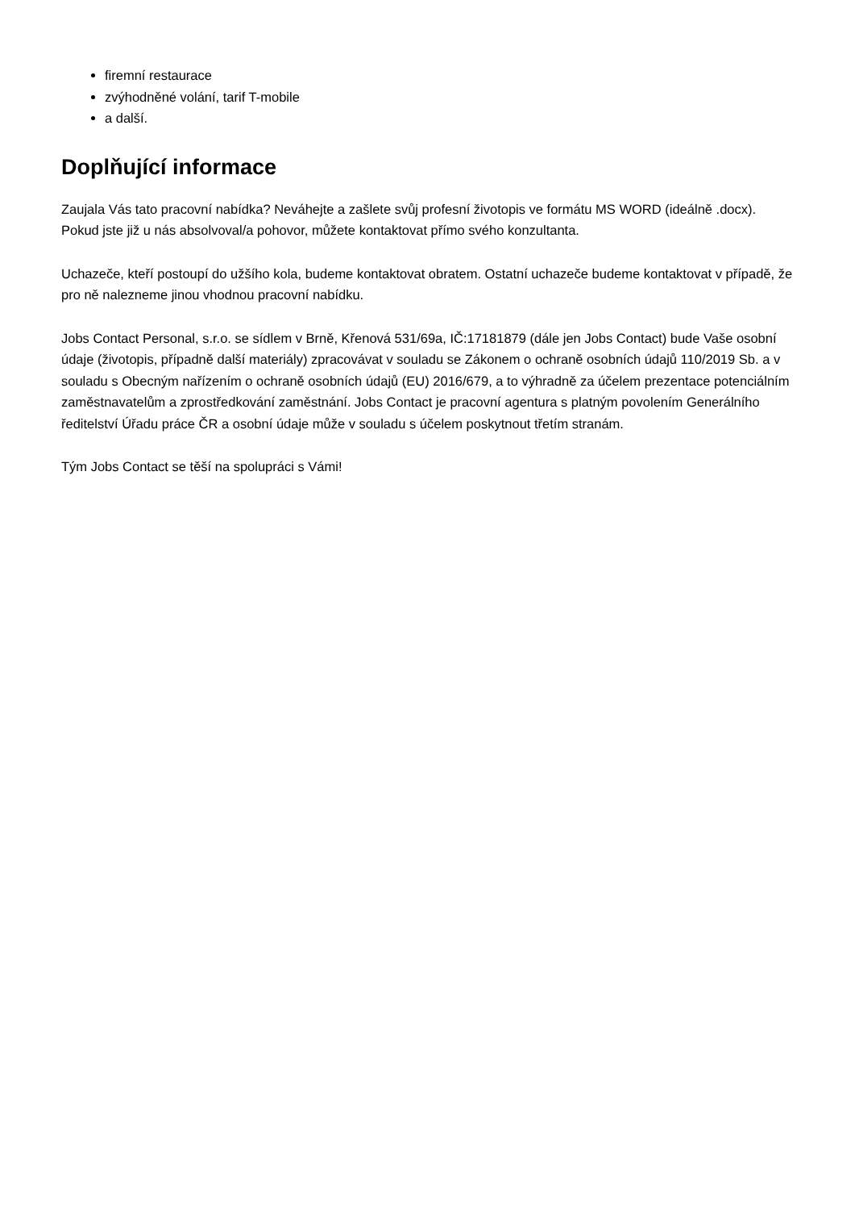firemní restaurace
zvýhodněné volání, tarif T-mobile
a další.
Doplňující informace
Zaujala Vás tato pracovní nabídka? Neváhejte a zašlete svůj profesní životopis ve formátu MS WORD (ideálně .docx). Pokud jste již u nás absolvoval/a pohovor, můžete kontaktovat přímo svého konzultanta.
Uchazeče, kteří postoupí do užšího kola, budeme kontaktovat obratem. Ostatní uchazeče budeme kontaktovat v případě, že pro ně nalezneme jinou vhodnou pracovní nabídku.
Jobs Contact Personal, s.r.o. se sídlem v Brně, Křenová 531/69a, IČ:17181879 (dále jen Jobs Contact) bude Vaše osobní údaje (životopis, případně další materiály) zpracovávat v souladu se Zákonem o ochraně osobních údajů 110/2019 Sb. a v souladu s Obecným nařízením o ochraně osobních údajů (EU) 2016/679, a to výhradně za účelem prezentace potenciálním zaměstnavatelům a zprostředkování zaměstnání. Jobs Contact je pracovní agentura s platným povolením Generálního ředitelství Úřadu práce ČR a osobní údaje může v souladu s účelem poskytnout třetím stranám.
Tým Jobs Contact se těší na spolupráci s Vámi!